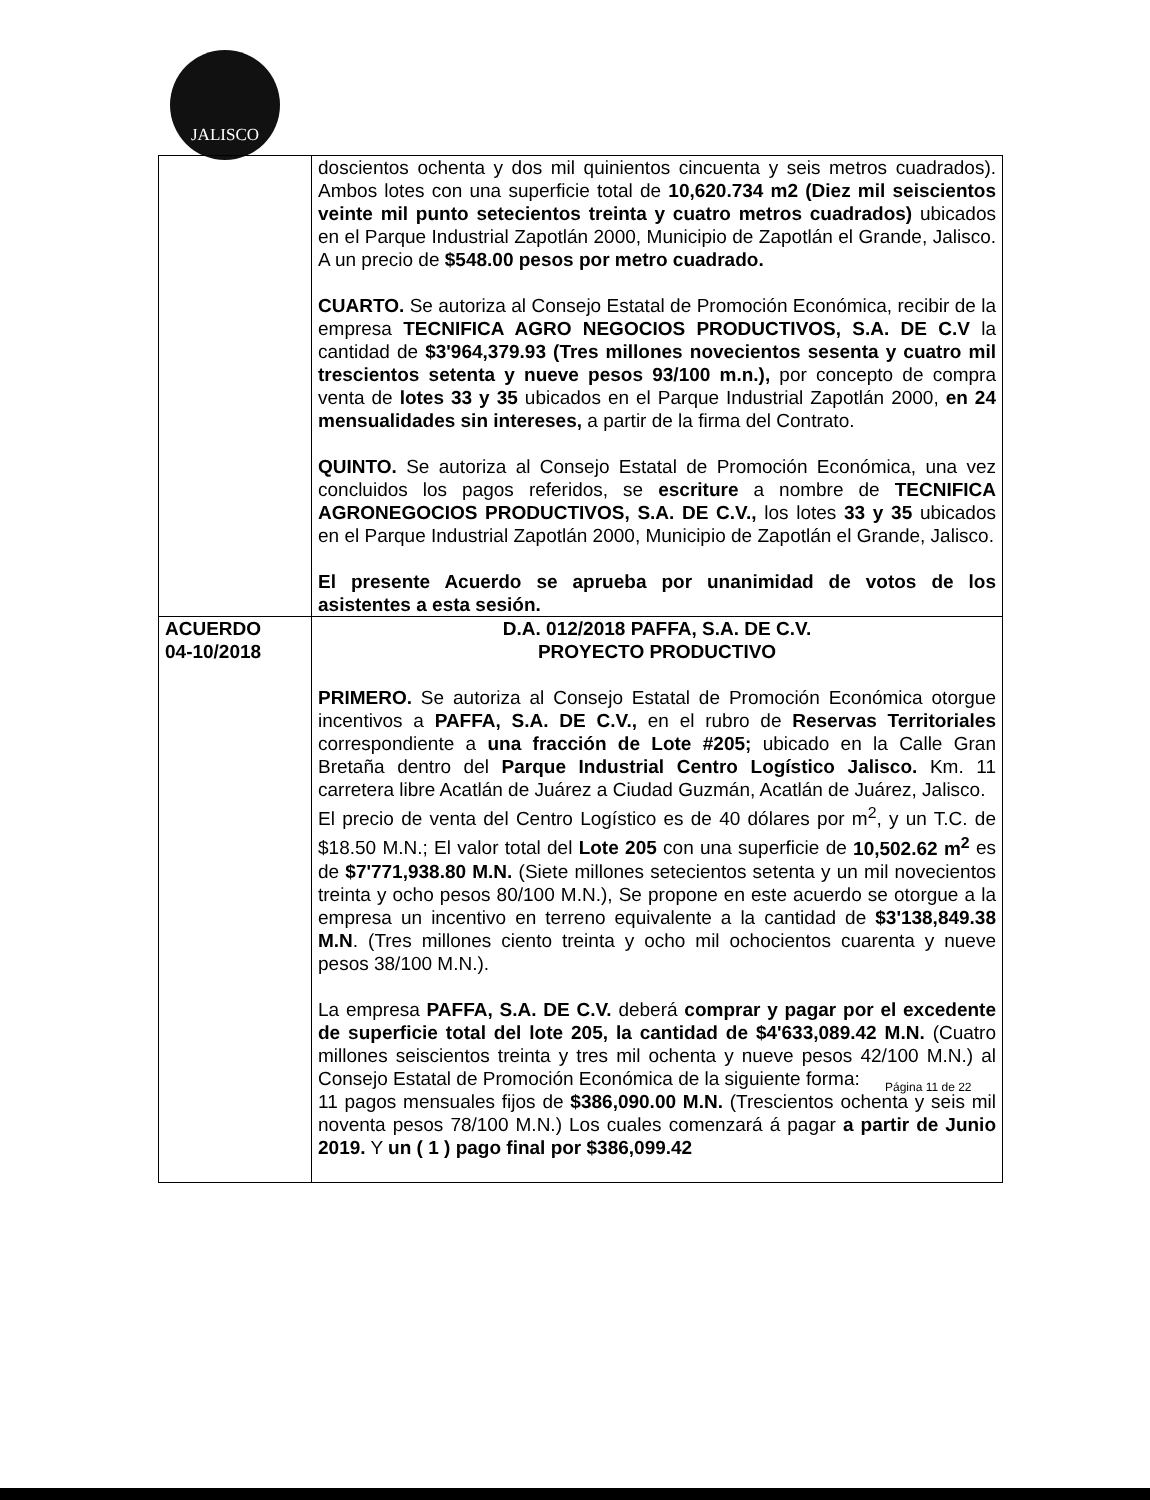JALISCO
| | doscientos ochenta y dos mil quinientos cincuenta y seis metros cuadrados). Ambos lotes con una superficie total de 10,620.734 m2 (Diez mil seiscientos veinte mil punto setecientos treinta y cuatro metros cuadrados) ubicados en el Parque Industrial Zapotlán 2000, Municipio de Zapotlán el Grande, Jalisco. A un precio de $548.00 pesos por metro cuadrado. CUARTO. Se autoriza al Consejo Estatal de Promoción Económica, recibir de la empresa TECNIFICA AGRO NEGOCIOS PRODUCTIVOS, S.A. DE C.V la cantidad de $3'964,379.93 (Tres millones novecientos sesenta y cuatro mil trescientos setenta y nueve pesos 93/100 m.n.), por concepto de compra venta de lotes 33 y 35 ubicados en el Parque Industrial Zapotlán 2000, en 24 mensualidades sin intereses, a partir de la firma del Contrato. QUINTO. Se autoriza al Consejo Estatal de Promoción Económica, una vez concluidos los pagos referidos, se escriture a nombre de TECNIFICA AGRONEGOCIOS PRODUCTIVOS, S.A. DE C.V., los lotes 33 y 35 ubicados en el Parque Industrial Zapotlán 2000, Municipio de Zapotlán el Grande, Jalisco. El presente Acuerdo se aprueba por unanimidad de votos de los asistentes a esta sesión. |
| ACUERDO 04-10/2018 | D.A. 012/2018 PAFFA, S.A. DE C.V. PROYECTO PRODUCTIVO PRIMERO. Se autoriza al Consejo Estatal de Promoción Económica otorgue incentivos a PAFFA, S.A. DE C.V., en el rubro de Reservas Territoriales correspondiente a una fracción de Lote #205; ubicado en la Calle Gran Bretaña dentro del Parque Industrial Centro Logístico Jalisco. Km. 11 carretera libre Acatlán de Juárez a Ciudad Guzmán, Acatlán de Juárez, Jalisco. El precio de venta del Centro Logístico es de 40 dólares por m<sup>2</sup>, y un T.C. de $18.50 M.N.; El valor total del Lote 205 con una superficie de 10,502.62 m<sup>2</sup> es de $7'771,938.80 M.N. (Siete millones setecientos setenta y un mil novecientos treinta y ocho pesos 80/100 M.N.), Se propone en este acuerdo se otorgue a la empresa un incentivo en terreno equivalente a la cantidad de $3'138,849.38 M.N . (Tres millones ciento treinta y ocho mil ochocientos cuarenta y nueve pesos 38/100 M.N.). La empresa PAFFA, S.A. DE C.V. deberá comprar y pagar por el excedente de superficie total del lote 205, la cantidad de $4'633,089.42 M.N. (Cuatro millones seiscientos treinta y tres mil ochenta y nueve pesos 42/100 M.N.) al Consejo Estatal de Promoción Económica de la siguiente forma: 11 pagos mensuales fijos de $386,090.00 M.N. (Trescientos ochenta y seis mil noventa pesos 78/100 M.N.) Los cuales comenzará á pagar a partir de Junio 2019. Y un ( 1 ) pago final por $386,099.42 |
Página 11 de 22